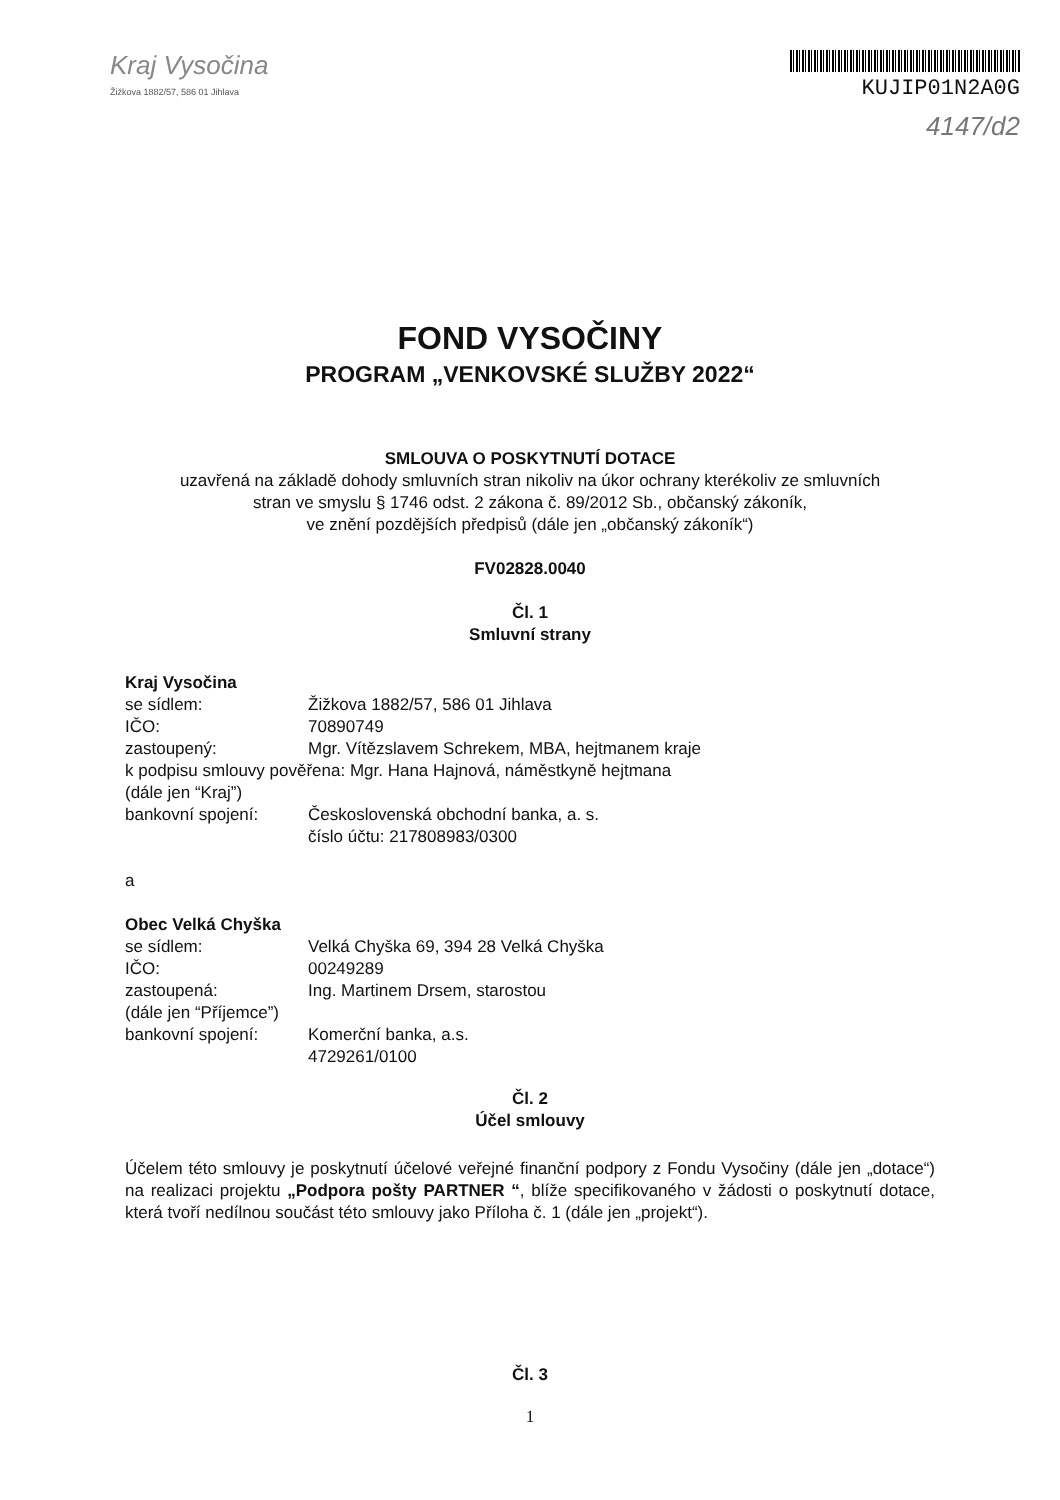Kraj Vysočina
Žižkova 1882/57, 586 01 Jihlava
KUJIP01N2A0G
4147/d2
FOND VYSOČINY
PROGRAM „VENKOVSKÉ SLUŽBY 2022“
SMLOUVA O POSKYTNUTÍ DOTACE
uzavřená na základě dohody smluvních stran nikoliv na úkor ochrany kterékoliv ze smluvních
stran ve smyslu § 1746 odst. 2 zákona č. 89/2012 Sb., občanský zákoník,
ve znění pozdějších předpisů (dále jen „občanský zákoník“)
FV02828.0040
Čl. 1
Smluvní strany
Kraj Vysočina
se sídlem: Žižkova 1882/57, 586 01 Jihlava
IČO: 70890749
zastoupený: Mgr. Vítězslavem Schrekem, MBA, hejtmanem kraje
k podpisu smlouvy pověřena: Mgr. Hana Hajnová, náměstkyně hejtmana
(dále jen “Kraj”)
bankovní spojení: Československá obchodní banka, a. s.
číslo účtu: 217808983/0300
a
Obec Velká Chyška
se sídlem: Velká Chyška 69, 394 28 Velká Chyška
IČO: 00249289
zastoupená: Ing. Martinem Drsem, starostou
(dále jen “Příjemce”)
bankovní spojení: Komerční banka, a.s.
4729261/0100
Čl. 2
Účel smlouvy
Účelem této smlouvy je poskytnutí účelové veřejné finanční podpory z Fondu Vysočiny (dále jen „dotace“) na realizaci projektu „Podpora pošty PARTNER “, blíže specifikovaného v žádosti o poskytnutí dotace, která tvoří nedílnou součást této smlouvy jako Příloha č. 1 (dále jen „projekt“).
Čl. 3
1